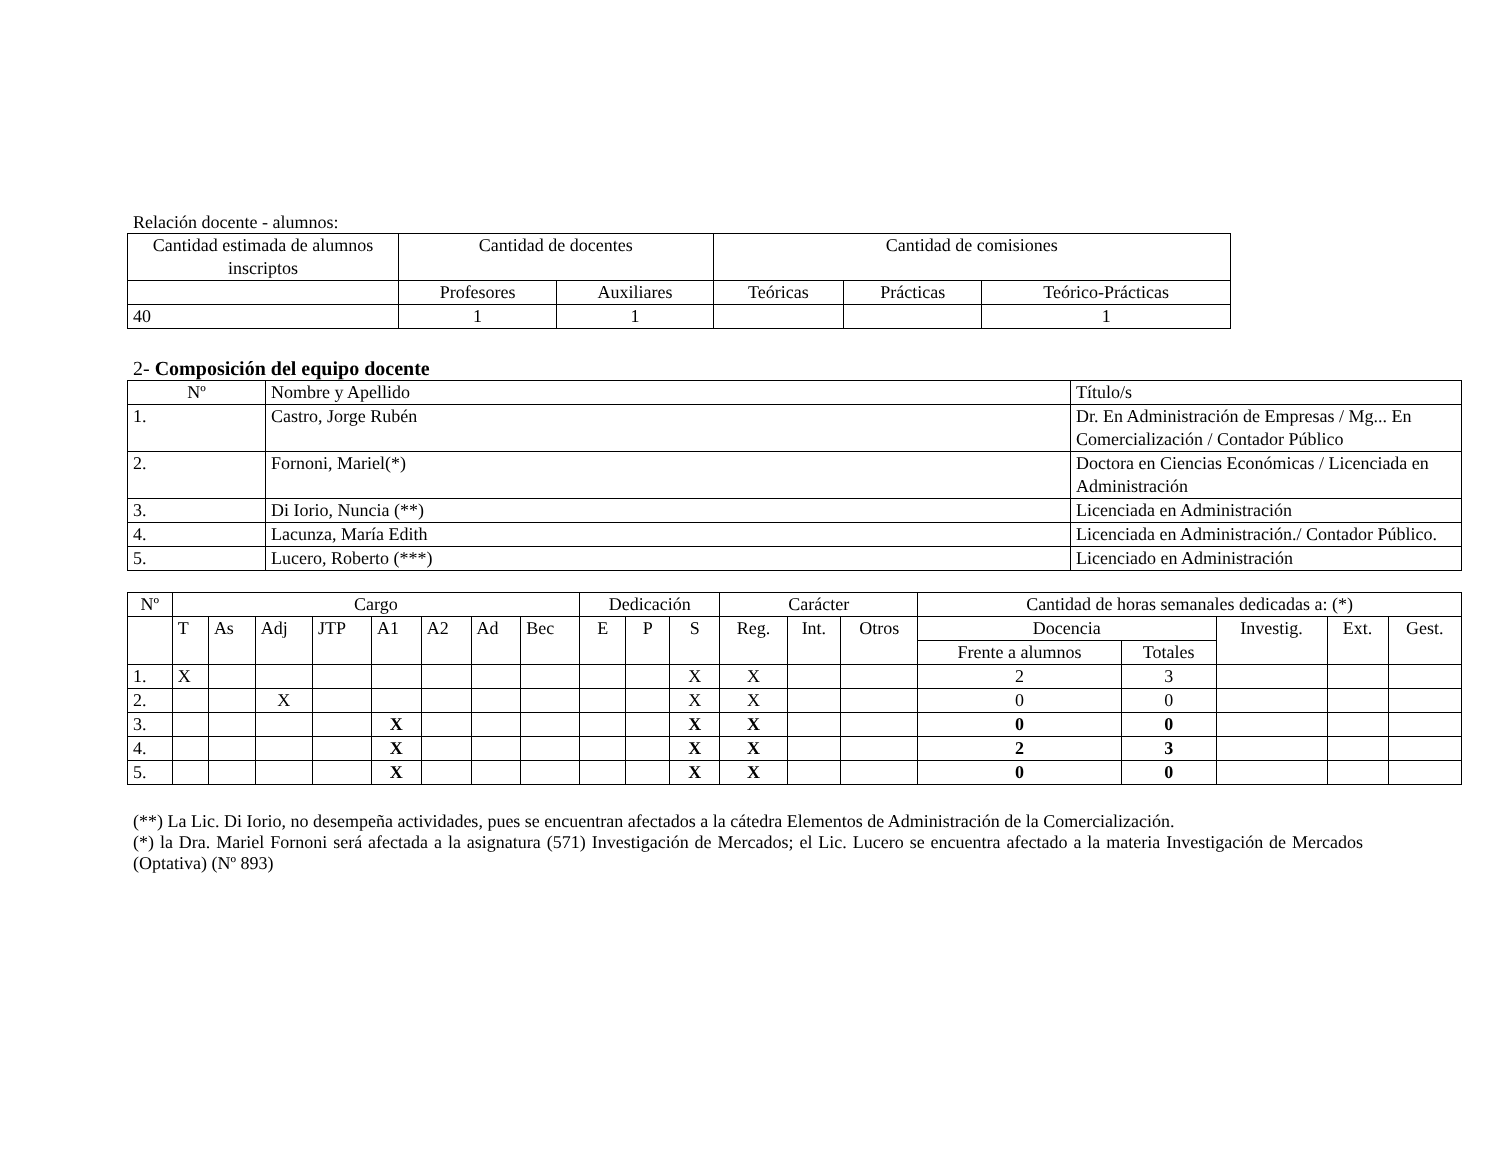Relación docente - alumnos:
| Cantidad estimada de alumnos inscriptos | Cantidad de docentes | | Cantidad de comisiones | | |
| --- | --- | --- | --- | --- | --- |
| | Profesores | Auxiliares | Teóricas | Prácticas | Teórico-Prácticas |
| 40 | 1 | 1 | | | 1 |
2- Composición del equipo docente
| Nº | Nombre y Apellido | Título/s |
| --- | --- | --- |
| 1. | Castro, Jorge Rubén | Dr. En Administración de Empresas / Mg... En Comercialización / Contador Público |
| 2. | Fornoni, Mariel(*) | Doctora en Ciencias Económicas / Licenciada en Administración |
| 3. | Di Iorio, Nuncia (**) | Licenciada en Administración |
| 4. | Lacunza, María Edith | Licenciada en Administración./ Contador Público. |
| 5. | Lucero, Roberto (***) | Licenciado en Administración |
| Nº | Cargo | | | | | | | | Dedicación | | | Carácter | | | Cantidad de horas semanales dedicadas a: (*) | | | | |
| --- | --- | --- | --- | --- | --- | --- | --- | --- | --- | --- | --- | --- | --- | --- | --- | --- | --- | --- | --- |
| | T | As | Adj | JTP | A1 | A2 | Ad | Bec | E | P | S | Reg. | Int. | Otros | Docencia | | Investig. | Ext. | Gest. |
| | | | | | | | | | | | | | | | Frente a alumnos | Totales | | | |
| 1. | X | | | | | | | | | | X | X | | | 2 | 3 | | | |
| 2. | | | X | | | | | | | | X | X | | | 0 | 0 | | | |
| 3. | | | | | X | | | | | | X | X | | | 0 | 0 | | | |
| 4. | | | | | X | | | | | | X | X | | | 2 | 3 | | | |
| 5. | | | | | X | | | | | | X | X | | | 0 | 0 | | | |
(**) La Lic. Di Iorio, no desempeña actividades, pues se encuentran afectados a la cátedra Elementos de Administración de la Comercialización.
(*) la Dra. Mariel Fornoni será afectada a la asignatura (571) Investigación de Mercados; el Lic. Lucero se encuentra afectado a la materia Investigación de Mercados (Optativa) (Nº 893)